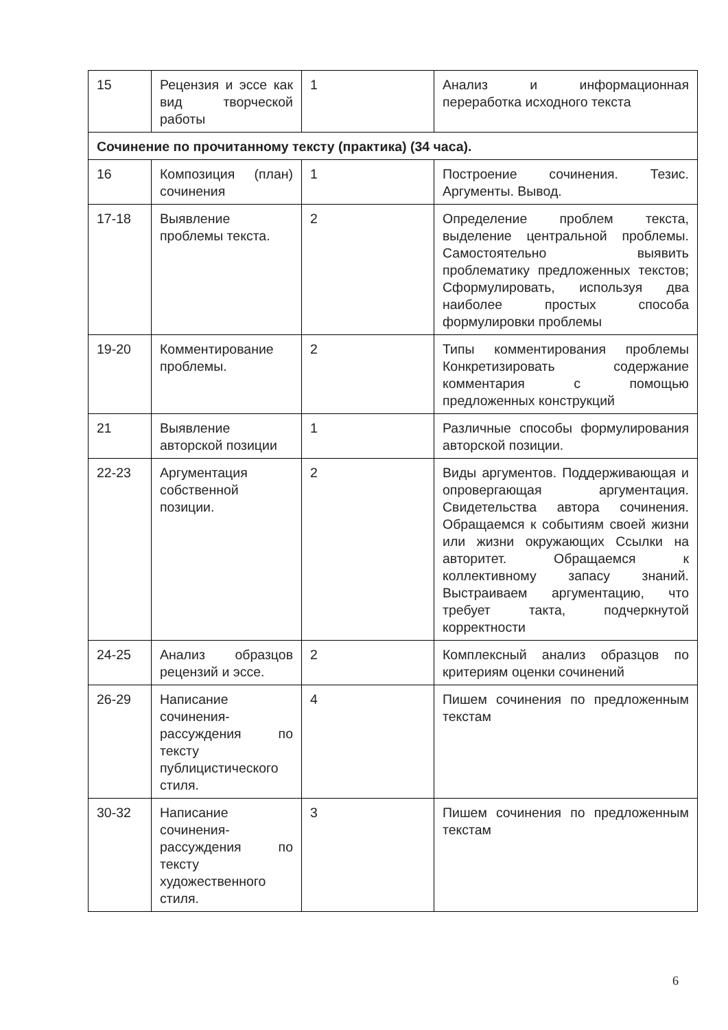| 15 | Рецензия и эссе как вид творческой работы | 1 | Анализ и информационная переработка исходного текста |
| Сочинение по прочитанному тексту (практика) (34 часа). | | | |
| 16 | Композиция (план) сочинения | 1 | Построение сочинения. Тезис. Аргументы. Вывод. |
| 17-18 | Выявление проблемы текста. | 2 | Определение проблем текста, выделение центральной проблемы. Самостоятельно выявить проблематику предложенных текстов; Сформулировать, используя два наиболее простых способа формулировки проблемы |
| 19-20 | Комментирование проблемы. | 2 | Типы комментирования проблемы Конкретизировать содержание комментария с помощью предложенных конструкций |
| 21 | Выявление авторской позиции | 1 | Различные способы формулирования авторской позиции. |
| 22-23 | Аргументация собственной позиции. | 2 | Виды аргументов. Поддерживающая и опровергающая аргументация. Свидетельства автора сочинения. Обращаемся к событиям своей жизни или жизни окружающих Ссылки на авторитет. Обращаемся к коллективному запасу знаний. Выстраиваем аргументацию, что требует такта, подчеркнутой корректности |
| 24-25 | Анализ образцов рецензий и эссе. | 2 | Комплексный анализ образцов по критериям оценки сочинений |
| 26-29 | Написание сочинения-рассуждения по тексту публицистического стиля. | 4 | Пишем сочинения по предложенным текстам |
| 30-32 | Написание сочинения-рассуждения по тексту художественного стиля. | 3 | Пишем сочинения по предложенным текстам |
6